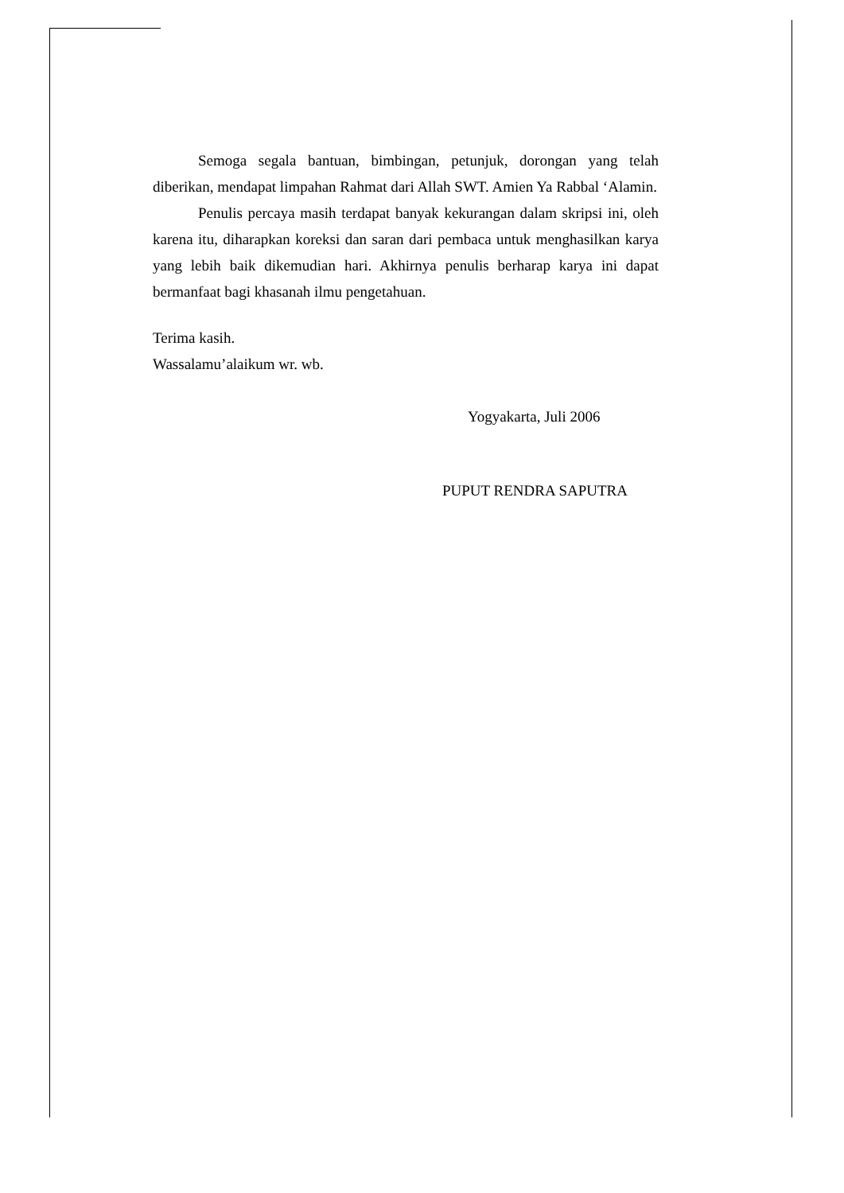Semoga segala bantuan, bimbingan, petunjuk, dorongan yang telah diberikan, mendapat limpahan Rahmat dari Allah SWT. Amien Ya Rabbal ‘Alamin.
Penulis percaya masih terdapat banyak kekurangan dalam skripsi ini, oleh karena itu, diharapkan koreksi dan saran dari pembaca untuk menghasilkan karya yang lebih baik dikemudian hari. Akhirnya penulis berharap karya ini dapat bermanfaat bagi khasanah ilmu pengetahuan.
Terima kasih.
Wassalamu’alaikum wr. wb.
Yogyakarta, Juli 2006
PUPUT RENDRA SAPUTRA